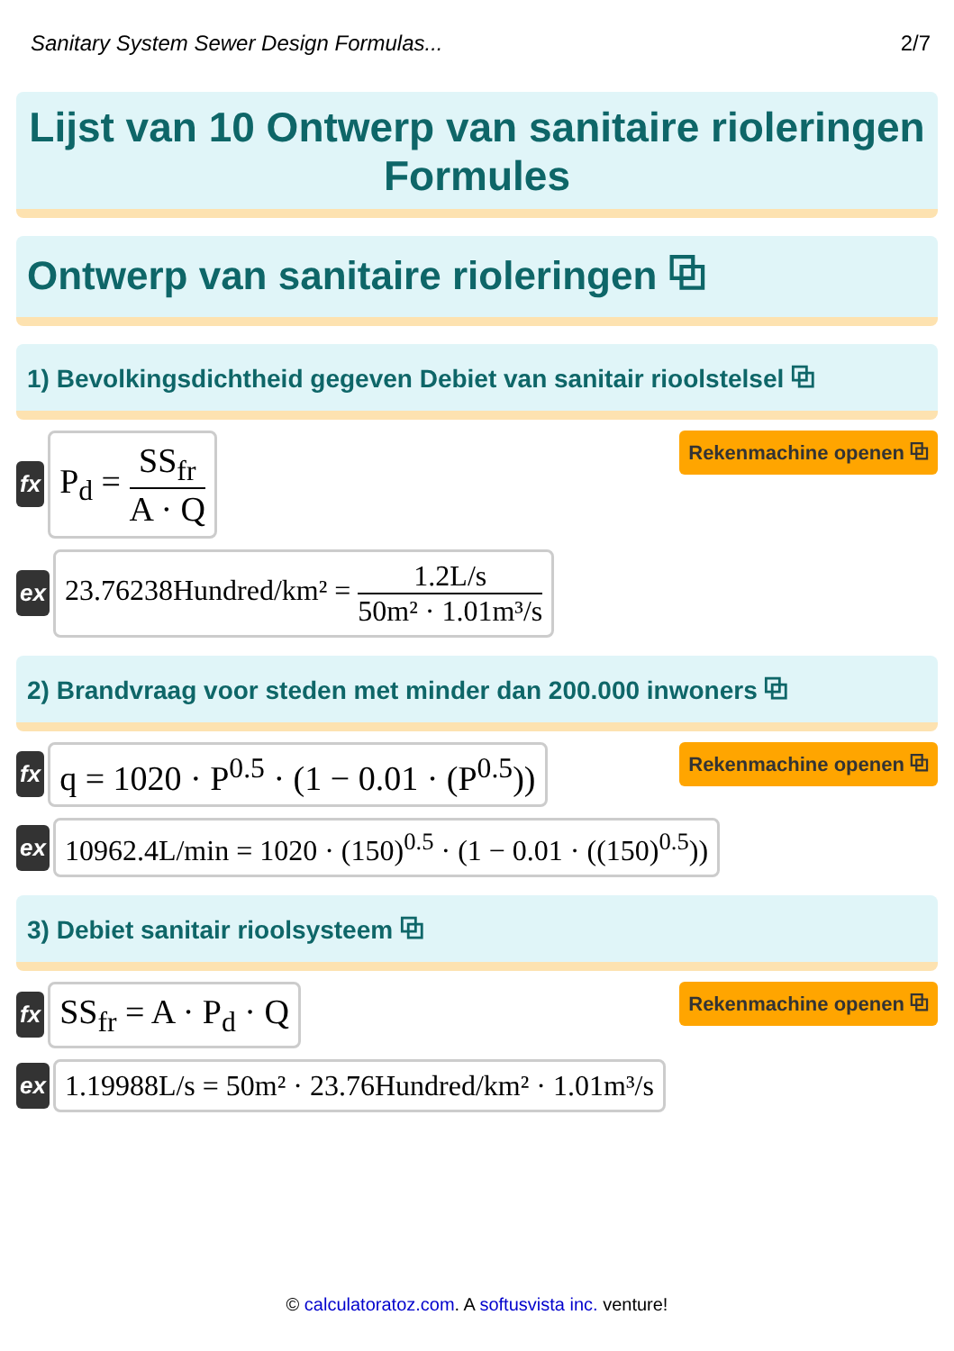Sanitary System Sewer Design Formulas... 2/7
Lijst van 10 Ontwerp van sanitaire rioleringen Formules
Ontwerp van sanitaire rioleringen ⧉
1) Bevolkingsdichtheid gegeven Debiet van sanitair rioolstelsel ⧉
fx
P<sub>d</sub> = SS<sub>fr</sub> A · Q
Rekenmachine openen ⧉
ex
23.76238Hundred/km² = 1.2L/s 50m² · 1.01m³/s
2) Brandvraag voor steden met minder dan 200.000 inwoners ⧉
fx
q = 1020 · P<sup>0.5</sup> · (1 − 0.01 · (P<sup>0.5</sup>))
Rekenmachine openen ⧉
ex
10962.4L/min = 1020 · (150)<sup>0.5</sup> · (1 − 0.01 · ((150)<sup>0.5</sup>))
3) Debiet sanitair rioolsysteem ⧉
fx
SS<sub>fr</sub> = A · P<sub>d</sub> · Q
Rekenmachine openen ⧉
ex
1.19988L/s = 50m² · 23.76Hundred/km² · 1.01m³/s
© calculatoratoz.com. A softusvista inc. venture!